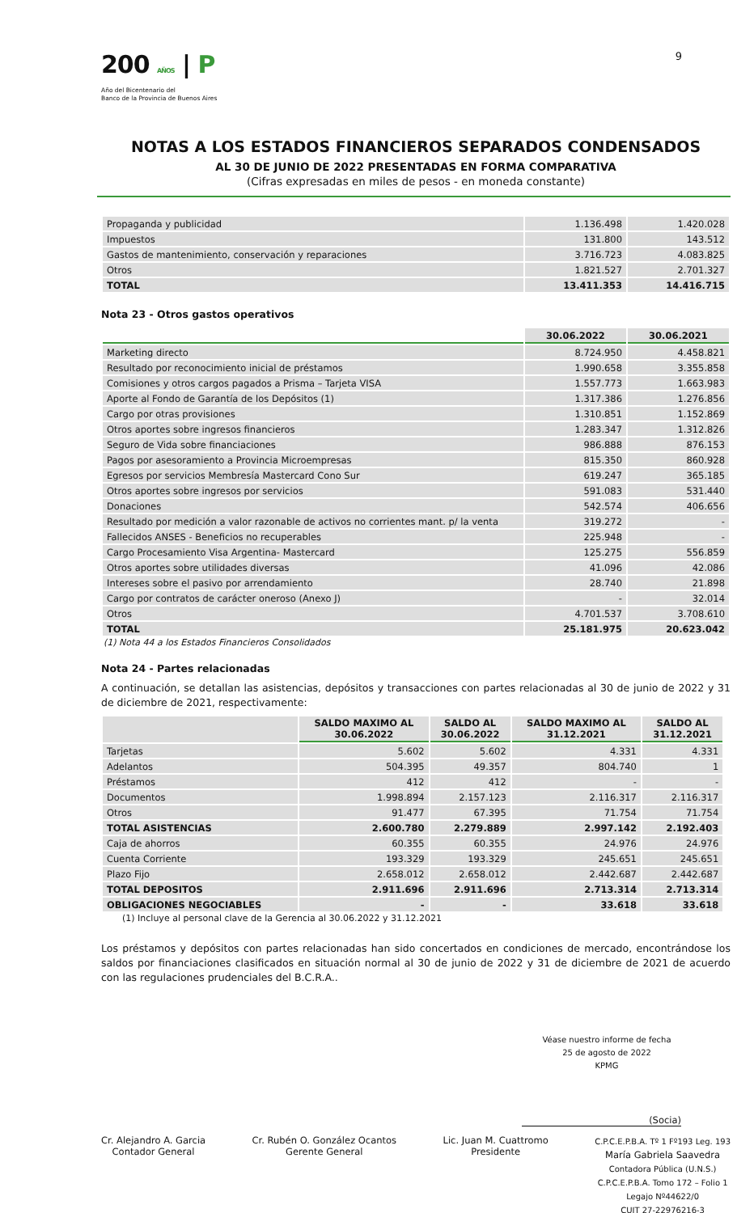200 AÑOS | P
Año del Bicentenario del
Banco de la Provincia de Buenos Aires
9
NOTAS A LOS ESTADOS FINANCIEROS SEPARADOS CONDENSADOS
AL 30 DE JUNIO DE 2022 PRESENTADAS EN FORMA COMPARATIVA
(Cifras expresadas en miles de pesos - en moneda constante)
| Propaganda y publicidad | 1.136.498 | 1.420.028 |
| Impuestos | 131.800 | 143.512 |
| Gastos de mantenimiento, conservación y reparaciones | 3.716.723 | 4.083.825 |
| Otros | 1.821.527 | 2.701.327 |
| TOTAL | 13.411.353 | 14.416.715 |
Nota 23 - Otros gastos operativos
| | 30.06.2022 | 30.06.2021 |
| --- | --- | --- |
| Marketing directo | 8.724.950 | 4.458.821 |
| Resultado por reconocimiento inicial de préstamos | 1.990.658 | 3.355.858 |
| Comisiones y otros cargos pagados a Prisma – Tarjeta VISA | 1.557.773 | 1.663.983 |
| Aporte al Fondo de Garantía de los Depósitos (1) | 1.317.386 | 1.276.856 |
| Cargo por otras provisiones | 1.310.851 | 1.152.869 |
| Otros aportes sobre ingresos financieros | 1.283.347 | 1.312.826 |
| Seguro de Vida sobre financiaciones | 986.888 | 876.153 |
| Pagos por asesoramiento a Provincia Microempresas | 815.350 | 860.928 |
| Egresos por servicios Membresía Mastercard Cono Sur | 619.247 | 365.185 |
| Otros aportes sobre ingresos por servicios | 591.083 | 531.440 |
| Donaciones | 542.574 | 406.656 |
| Resultado por medición a valor razonable de activos no corrientes mant. p/ la venta | 319.272 | - |
| Fallecidos ANSES - Beneficios no recuperables | 225.948 | - |
| Cargo Procesamiento Visa Argentina- Mastercard | 125.275 | 556.859 |
| Otros aportes sobre utilidades diversas | 41.096 | 42.086 |
| Intereses sobre el pasivo por arrendamiento | 28.740 | 21.898 |
| Cargo por contratos de carácter oneroso (Anexo J) | - | 32.014 |
| Otros | 4.701.537 | 3.708.610 |
| TOTAL | 25.181.975 | 20.623.042 |
(1) Nota 44 a los Estados Financieros Consolidados
Nota 24 - Partes relacionadas
A continuación, se detallan las asistencias, depósitos y transacciones con partes relacionadas al 30 de junio de 2022 y 31 de diciembre de 2021, respectivamente:
| | SALDO MAXIMO AL 30.06.2022 | SALDO AL 30.06.2022 | SALDO MAXIMO AL 31.12.2021 | SALDO AL 31.12.2021 |
| --- | --- | --- | --- | --- |
| Tarjetas | 5.602 | 5.602 | 4.331 | 4.331 |
| Adelantos | 504.395 | 49.357 | 804.740 | 1 |
| Préstamos | 412 | 412 | - | - |
| Documentos | 1.998.894 | 2.157.123 | 2.116.317 | 2.116.317 |
| Otros | 91.477 | 67.395 | 71.754 | 71.754 |
| TOTAL ASISTENCIAS | 2.600.780 | 2.279.889 | 2.997.142 | 2.192.403 |
| Caja de ahorros | 60.355 | 60.355 | 24.976 | 24.976 |
| Cuenta Corriente | 193.329 | 193.329 | 245.651 | 245.651 |
| Plazo Fijo | 2.658.012 | 2.658.012 | 2.442.687 | 2.442.687 |
| TOTAL DEPOSITOS | 2.911.696 | 2.911.696 | 2.713.314 | 2.713.314 |
| OBLIGACIONES NEGOCIABLES | - | - | 33.618 | 33.618 |
(1) Incluye al personal clave de la Gerencia al 30.06.2022 y 31.12.2021
Los préstamos y depósitos con partes relacionadas han sido concertados en condiciones de mercado, encontrándose los saldos por financiaciones clasificados en situación normal al 30 de junio de 2022 y 31 de diciembre de 2021 de acuerdo con las regulaciones prudenciales del B.C.R.A..
Véase nuestro informe de fecha
25 de agosto de 2022
KPMG
(Socia)
Cr. Alejandro A. Garcia
Contador General
Cr. Rubén O. González Ocantos
Gerente General
Lic. Juan M. Cuattromo
Presidente
C.P.C.E.P.B.A. Tº 1 Fº193 Leg. 193
María Gabriela Saavedra
Contadora Pública (U.N.S.)
C.P.C.E.P.B.A. Tomo 172 – Folio 1
Legajo Nº44622/0
CUIT 27-22976216-3